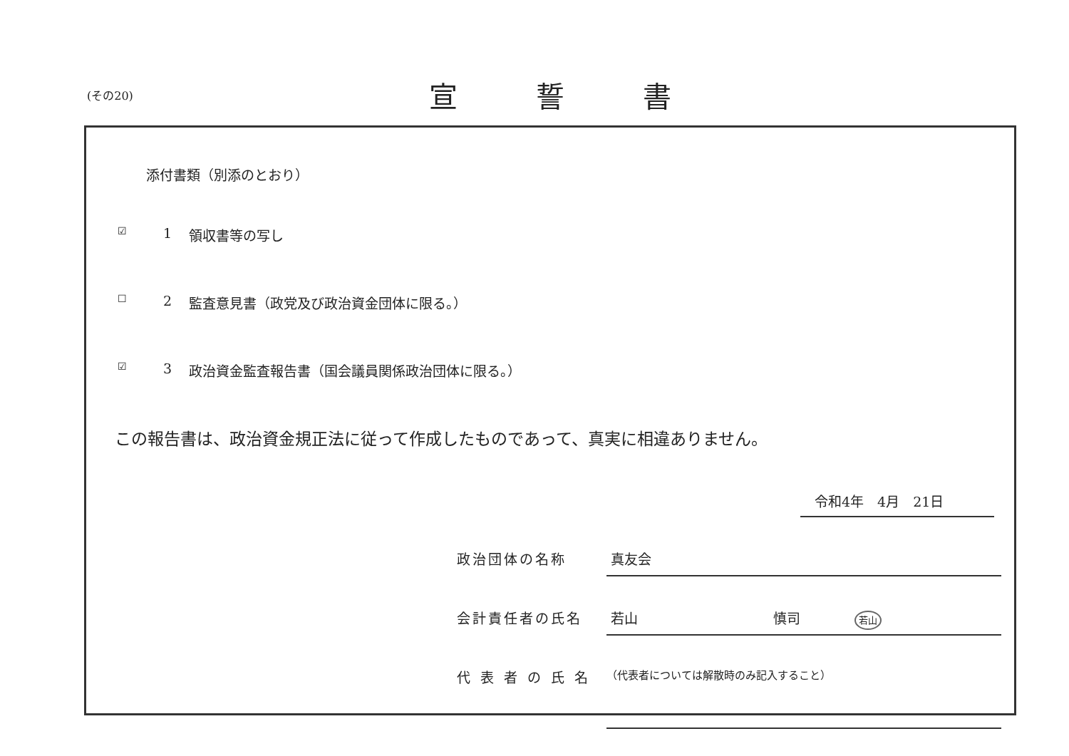(その20)
宣誓書
添付書類（別添のとおり）
☑ 1 領収書等の写し
☐ 2 監査意見書（政党及び政治資金団体に限る。）
☑ 3 政治資金監査報告書（国会議員関係政治団体に限る。）
この報告書は、政治資金規正法に従って作成したものであって、真実に相違ありません。
令和4年　4月　21日
政治団体の名称 真友会
会計責任者の氏名 若山　　　　　　　　　　慎司　　　　若山
代表者の氏名 （代表者については解散時のみ記入すること）